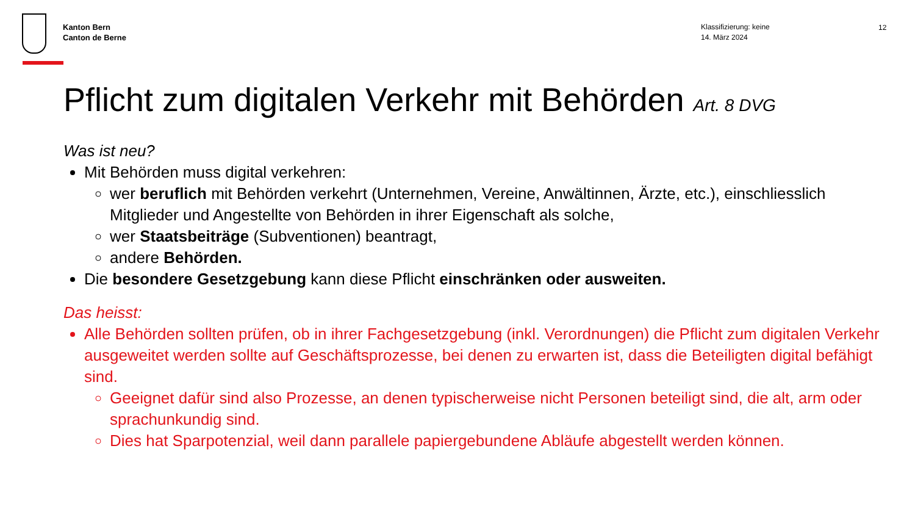Kanton Bern
Canton de Berne
Klassifizierung: keine
14. März 2024
12
Pflicht zum digitalen Verkehr mit Behörden Art. 8 DVG
Was ist neu?
Mit Behörden muss digital verkehren:
wer beruflich mit Behörden verkehrt (Unternehmen, Vereine, Anwältinnen, Ärzte, etc.), einschliesslich Mitglieder und Angestellte von Behörden in ihrer Eigenschaft als solche,
wer Staatsbeiträge (Subventionen) beantragt,
andere Behörden.
Die besondere Gesetzgebung kann diese Pflicht einschränken oder ausweiten.
Das heisst:
Alle Behörden sollten prüfen, ob in ihrer Fachgesetzgebung (inkl. Verordnungen) die Pflicht zum digitalen Verkehr ausgeweitet werden sollte auf Geschäftsprozesse, bei denen zu erwarten ist, dass die Beteiligten digital befähigt sind.
Geeignet dafür sind also Prozesse, an denen typischerweise nicht Personen beteiligt sind, die alt, arm oder sprachunkundig sind.
Dies hat Sparpotenzial, weil dann parallele papiergebundene Abläufe abgestellt werden können.